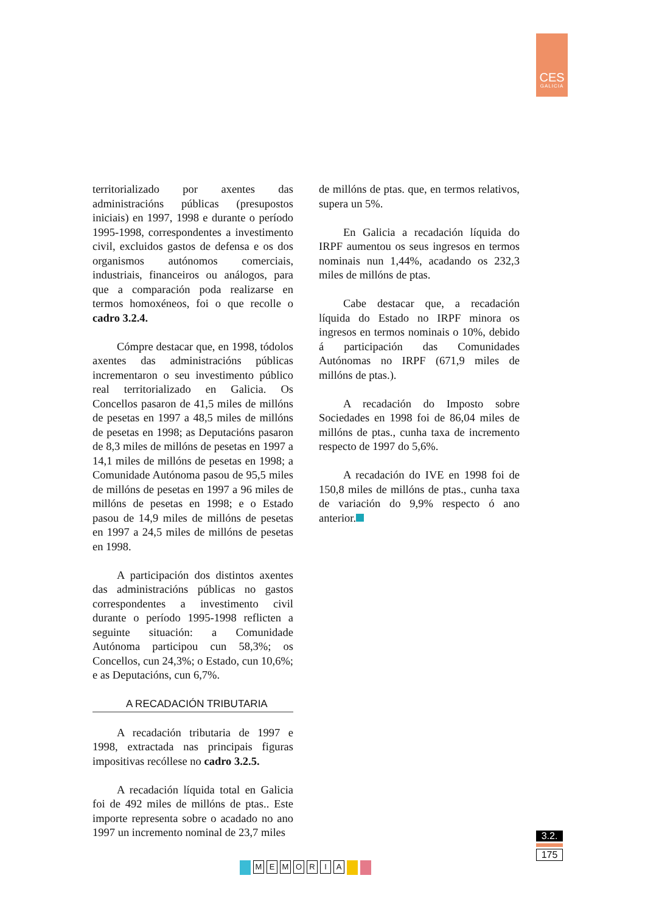CES
GALICIA
territorializado por axentes das administracións públicas (presupostos iniciais) en 1997, 1998 e durante o período 1995-1998, correspondentes a investimento civil, excluidos gastos de defensa e os dos organismos autónomos comerciais, industriais, financeiros ou análogos, para que a comparación poda realizarse en termos homoxéneos, foi o que recolle o cadro 3.2.4.
Cómpre destacar que, en 1998, tódolos axentes das administracións públicas incrementaron o seu investimento público real territorializado en Galicia. Os Concellos pasaron de 41,5 miles de millóns de pesetas en 1997 a 48,5 miles de millóns de pesetas en 1998; as Deputacións pasaron de 8,3 miles de millóns de pesetas en 1997 a 14,1 miles de millóns de pesetas en 1998; a Comunidade Autónoma pasou de 95,5 miles de millóns de pesetas en 1997 a 96 miles de millóns de pesetas en 1998; e o Estado pasou de 14,9 miles de millóns de pesetas en 1997 a 24,5 miles de millóns de pesetas en 1998.
A participación dos distintos axentes das administracións públicas no gastos correspondentes a investimento civil durante o período 1995-1998 reflicten a seguinte situación: a Comunidade Autónoma participou cun 58,3%; os Concellos, cun 24,3%; o Estado, cun 10,6%; e as Deputacións, cun 6,7%.
A RECADACIÓN TRIBUTARIA
A recadación tributaria de 1997 e 1998, extractada nas principais figuras impositivas recóllese no cadro 3.2.5.
A recadación líquida total en Galicia foi de 492 miles de millóns de ptas.. Este importe representa sobre o acadado no ano 1997 un incremento nominal de 23,7 miles
de millóns de ptas. que, en termos relativos, supera un 5%.
En Galicia a recadación líquida do IRPF aumentou os seus ingresos en termos nominais nun 1,44%, acadando os 232,3 miles de millóns de ptas.
Cabe destacar que, a recadación líquida do Estado no IRPF minora os ingresos en termos nominais o 10%, debido á participación das Comunidades Autónomas no IRPF (671,9 miles de millóns de ptas.).
A recadación do Imposto sobre Sociedades en 1998 foi de 86,04 miles de millóns de ptas., cunha taxa de incremento respecto de 1997 do 5,6%.
A recadación do IVE en 1998 foi de 150,8 miles de millóns de ptas., cunha taxa de variación do 9,9% respecto ó ano anterior.
3.2.
175
MEMORIA